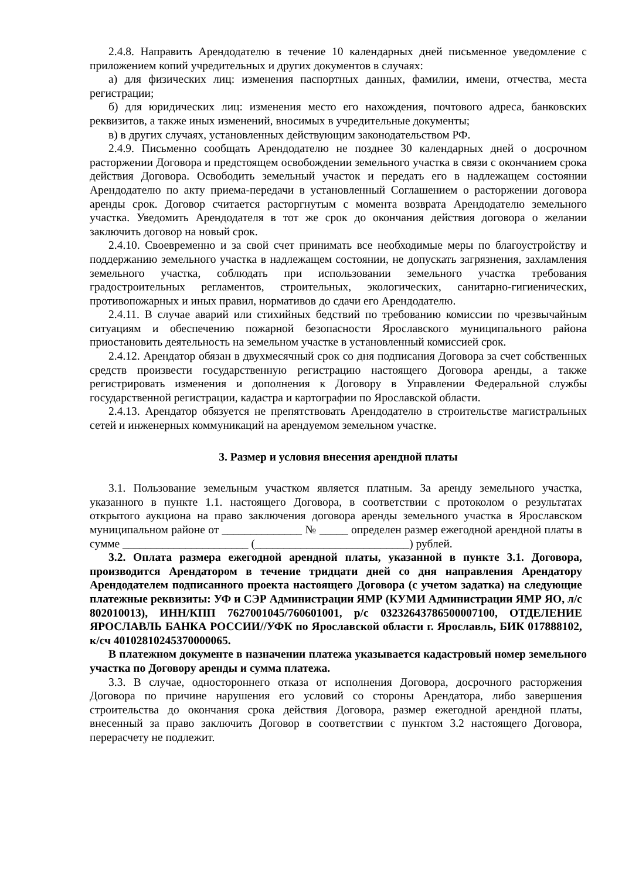2.4.8. Направить Арендодателю в течение 10 календарных дней письменное уведомление с приложением копий учредительных и других документов в случаях:
а) для физических лиц: изменения паспортных данных, фамилии, имени, отчества, места регистрации;
б) для юридических лиц: изменения место его нахождения, почтового адреса, банковских реквизитов, а также иных изменений, вносимых в учредительные документы;
в) в других случаях, установленных действующим законодательством РФ.
2.4.9. Письменно сообщать Арендодателю не позднее 30 календарных дней о досрочном расторжении Договора и предстоящем освобождении земельного участка в связи с окончанием срока действия Договора. Освободить земельный участок и передать его в надлежащем состоянии Арендодателю по акту приема-передачи в установленный Соглашением о расторжении договора аренды срок. Договор считается расторгнутым с момента возврата Арендодателю земельного участка. Уведомить Арендодателя в тот же срок до окончания действия договора о желании заключить договор на новый срок.
2.4.10. Своевременно и за свой счет принимать все необходимые меры по благоустройству и поддержанию земельного участка в надлежащем состоянии, не допускать загрязнения, захламления земельного участка, соблюдать при использовании земельного участка требования градостроительных регламентов, строительных, экологических, санитарно-гигиенических, противопожарных и иных правил, нормативов до сдачи его Арендодателю.
2.4.11. В случае аварий или стихийных бедствий по требованию комиссии по чрезвычайным ситуациям и обеспечению пожарной безопасности Ярославского муниципального района приостановить деятельность на земельном участке в установленный комиссией срок.
2.4.12. Арендатор обязан в двухмесячный срок со дня подписания Договора за счет собственных средств произвести государственную регистрацию настоящего Договора аренды, а также регистрировать изменения и дополнения к Договору в Управлении Федеральной службы государственной регистрации, кадастра и картографии по Ярославской области.
2.4.13. Арендатор обязуется не препятствовать Арендодателю в строительстве магистральных сетей и инженерных коммуникаций на арендуемом земельном участке.
3. Размер и условия внесения арендной платы
3.1. Пользование земельным участком является платным. За аренду земельного участка, указанного в пункте 1.1. настоящего Договора, в соответствии с протоколом о результатах открытого аукциона на право заключения договора аренды земельного участка в Ярославском муниципальном районе от ______________ № _____ определен размер ежегодной арендной платы в сумме ______________________ (___________________________) рублей.
3.2. Оплата размера ежегодной арендной платы, указанной в пункте 3.1. Договора, производится Арендатором в течение тридцати дней со дня направления Арендатору Арендодателем подписанного проекта настоящего Договора (с учетом задатка) на следующие платежные реквизиты: УФ и СЭР Администрации ЯМР (КУМИ Администрации ЯМР ЯО, л/с 802010013), ИНН/КПП 7627001045/760601001, р/с 03232643786500007100, ОТДЕЛЕНИЕ ЯРОСЛАВЛЬ БАНКА РОССИИ//УФК по Ярославской области г. Ярославль, БИК 017888102, к/сч 40102810245370000065.
В платежном документе в назначении платежа указывается кадастровый номер земельного участка по Договору аренды и сумма платежа.
3.3. В случае, одностороннего отказа от исполнения Договора, досрочного расторжения Договора по причине нарушения его условий со стороны Арендатора, либо завершения строительства до окончания срока действия Договора, размер ежегодной арендной платы, внесенный за право заключить Договор в соответствии с пунктом 3.2 настоящего Договора, перерасчету не подлежит.